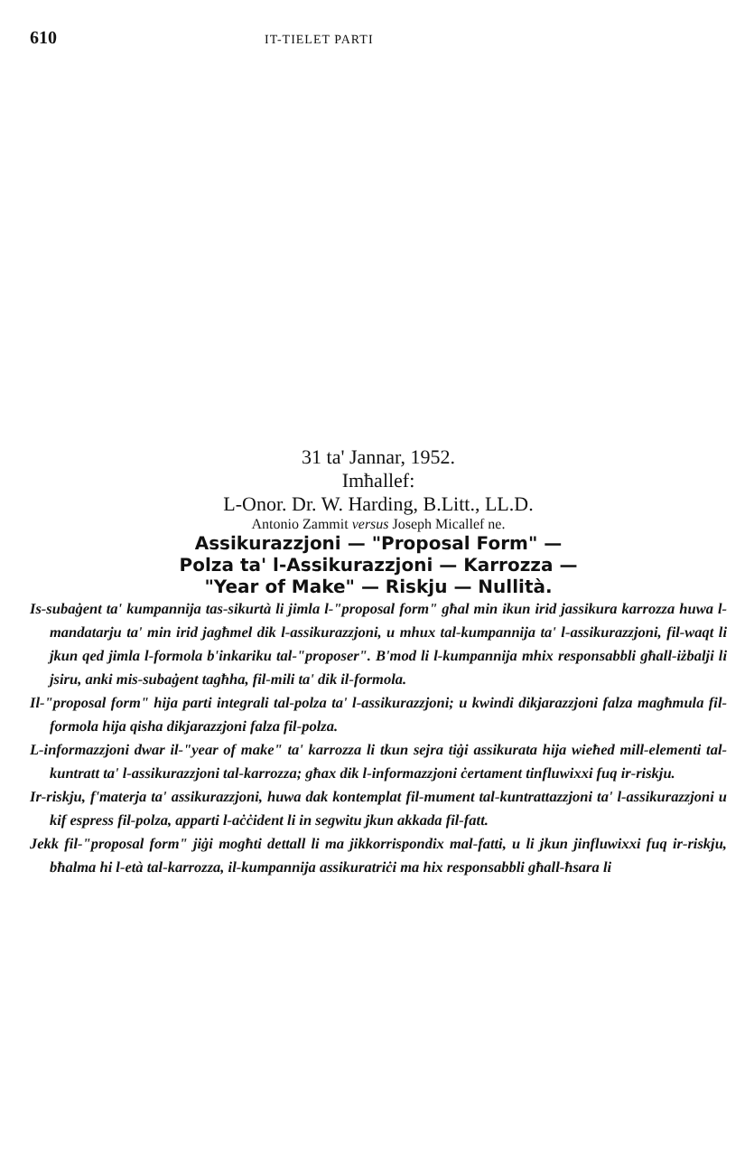610 IT-TIELET PARTI
31 ta' Jannar, 1952.
Imħallef:
L-Onor. Dr. W. Harding, B.Litt., LL.D.
Antonio Zammit versus Joseph Micallef ne.
Assikurazzjoni — "Proposal Form" —
Polza ta' l-Assikurazzjoni — Karrozza —
"Year of Make" — Riskju — Nullità.
Is-subaġent ta' kumpannija tas-sikurtà li jimla l-"proposal form" għal min ikun irid jassikura karrozza huwa l-mandatarju ta' min irid jagħmel dik l-assikurazzjoni, u mhux tal-kumpannija ta' l-assikurazzjoni, fil-waqt li jkun qed jimla l-formola b'inkariku tal-"proposer". B'mod li l-kumpannija mhix responsabbli għall-iżbalji li jsiru, anki mis-subaġent tagħha, fil-mili ta' dik il-formola.
Il-"proposal form" hija parti integrali tal-polza ta' l-assikurazzjoni; u kwindi dikjarazzjoni falza magħmula fil-formola hija qisha dikjarazzjoni falza fil-polza.
L-informazzjoni dwar il-"year of make" ta' karrozza li tkun sejra tiġi assikurata hija wieħed mill-elementi tal-kuntratt ta' l-assikurazzjoni tal-karrozza; għax dik l-informazzjoni ċertament tinfluwixxi fuq ir-riskju.
Ir-riskju, f'materja ta' assikurazzjoni, huwa dak kontemplat fil-mument tal-kuntrattazzjoni ta' l-assikurazzjoni u kif espress fil-polza, apparti l-aċċident li in segwitu jkun akkada fil-fatt.
Jekk fil-"proposal form" jiġi mogħti dettall li ma jikkorrispondix mal-fatti, u li jkun jinfluwixxi fuq ir-riskju, bħalma hi l-età tal-karrozza, il-kumpannija assikuratriċi ma hix responsabbli għall-ħsara li